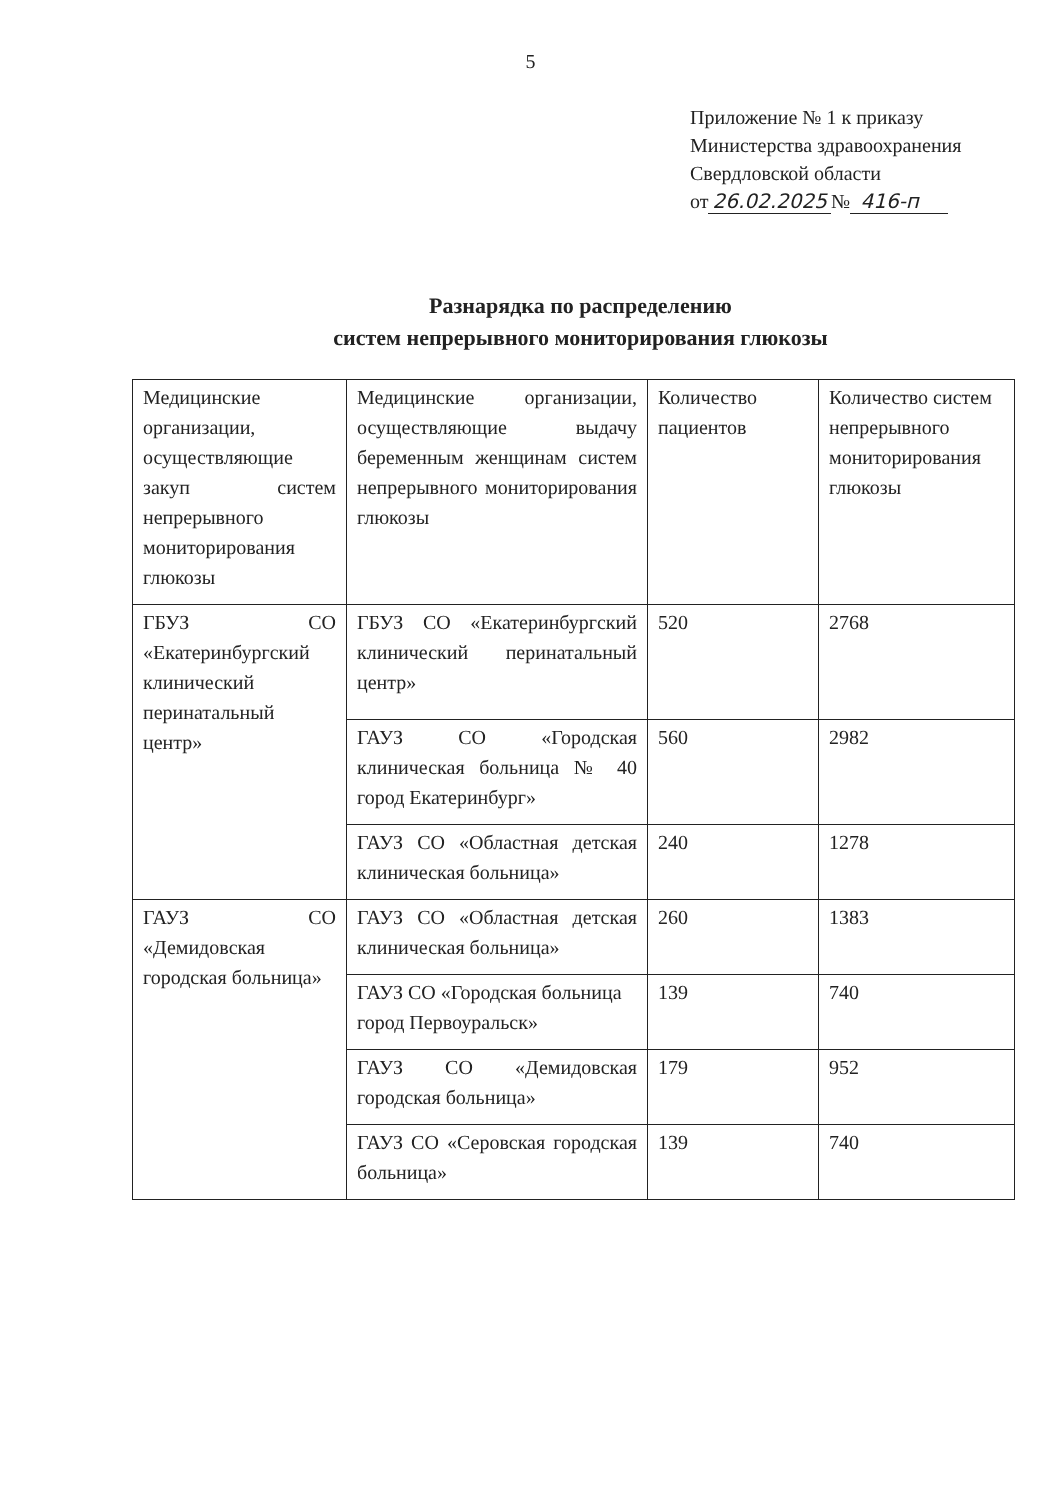5
Приложение № 1 к приказу
Министерства здравоохранения
Свердловской области
от 26.02.2025 № 416-п
Разнарядка по распределению
систем непрерывного мониторирования глюкозы
| Медицинские организации, осуществляющие закуп систем непрерывного мониторирования глюкозы | Медицинские организации, осуществляющие выдачу беременным женщинам систем непрерывного мониторирования глюкозы | Количество пациентов | Количество систем непрерывного мониторирования глюкозы |
| ГБУЗ СО «Екатеринбургский клинический перинатальный центр» | ГБУЗ СО «Екатеринбургский клинический перинатальный центр» | 520 | 2768 |
| | ГАУЗ СО «Городская клиническая больница № 40 город Екатеринбург» | 560 | 2982 |
| | ГАУЗ СО «Областная детская клиническая больница» | 240 | 1278 |
| ГАУЗ СО «Демидовская городская больница» | ГАУЗ СО «Областная детская клиническая больница» | 260 | 1383 |
| | ГАУЗ СО «Городская больница город Первоуральск» | 139 | 740 |
| | ГАУЗ СО «Демидовская городская больница» | 179 | 952 |
| | ГАУЗ СО «Серовская городская больница» | 139 | 740 |